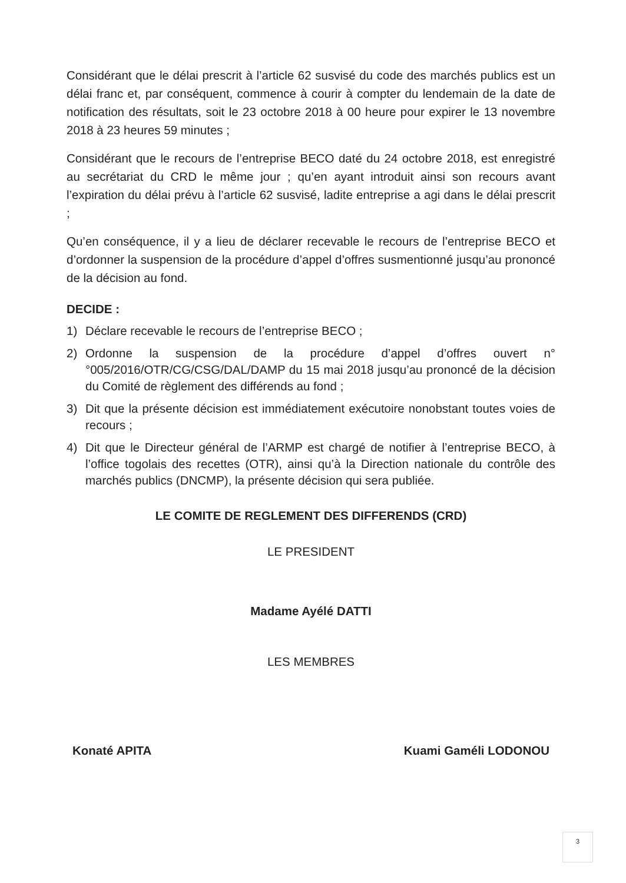Considérant que le délai prescrit à l’article 62 susvisé du code des marchés publics est un délai franc et, par conséquent, commence à courir à compter du lendemain de la date de notification des résultats, soit le 23 octobre 2018 à 00 heure pour expirer le 13 novembre 2018 à 23 heures 59 minutes ;
Considérant que le recours de l’entreprise BECO daté du 24 octobre 2018, est enregistré au secrétariat du CRD le même jour ; qu’en ayant introduit ainsi son recours avant l’expiration du délai prévu à l’article 62 susvisé, ladite entreprise a agi dans le délai prescrit ;
Qu’en conséquence, il y a lieu de déclarer recevable le recours de l’entreprise BECO et d’ordonner la suspension de la procédure d’appel d’offres susmentionné jusqu’au prononcé de la décision au fond.
DECIDE :
1) Déclare recevable le recours de l’entreprise BECO ;
2) Ordonne la suspension de la procédure d’appel d’offres ouvert n°°005/2016/OTR/CG/CSG/DAL/DAMP du 15 mai 2018 jusqu’au prononcé de la décision du Comité de règlement des différends au fond ;
3) Dit que la présente décision est immédiatement exécutoire nonobstant toutes voies de recours ;
4) Dit que le Directeur général de l’ARMP est chargé de notifier à l’entreprise BECO, à l’office togolais des recettes (OTR), ainsi qu’à la Direction nationale du contrôle des marchés publics (DNCMP), la présente décision qui sera publiée.
LE COMITE DE REGLEMENT DES DIFFERENDS (CRD)
LE PRESIDENT
Madame Ayélé DATTI
LES MEMBRES
Konaté APITA Kuami Gaméli LODONOU
3